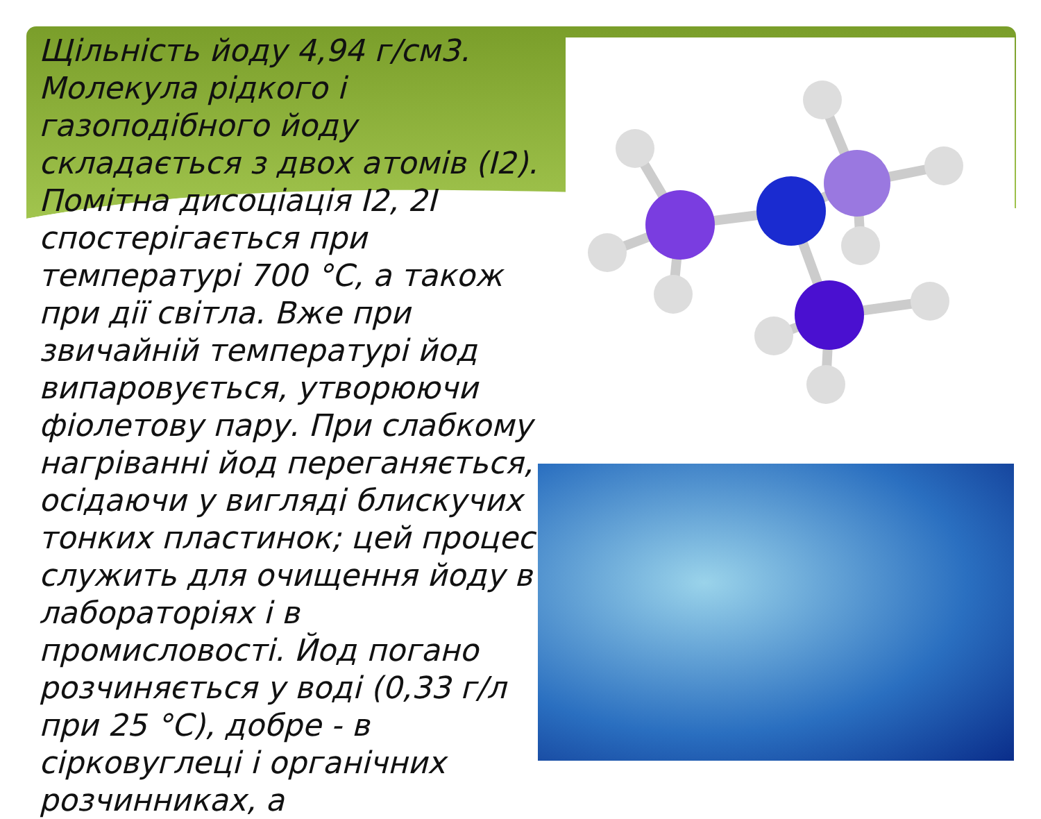Щільність йоду 4,94 г/см3. Молекула рідкого і газоподібного йоду складається з двох атомів (I2). Помітна дисоціація I2, 2I спостерігається при температурі 700 °C, а також при дії світла. Вже при звичайній температурі йод випаровується, утворюючи фіолетову пару. При слабкому нагріванні йод переганяється, осідаючи у вигляді блискучих тонких пластинок; цей процес служить для очищення йоду в лабораторіях і в промисловості. Йод погано розчиняється у воді (0,33 г/л при 25 °C), добре - в сірковуглеці і органічних розчинниках, а